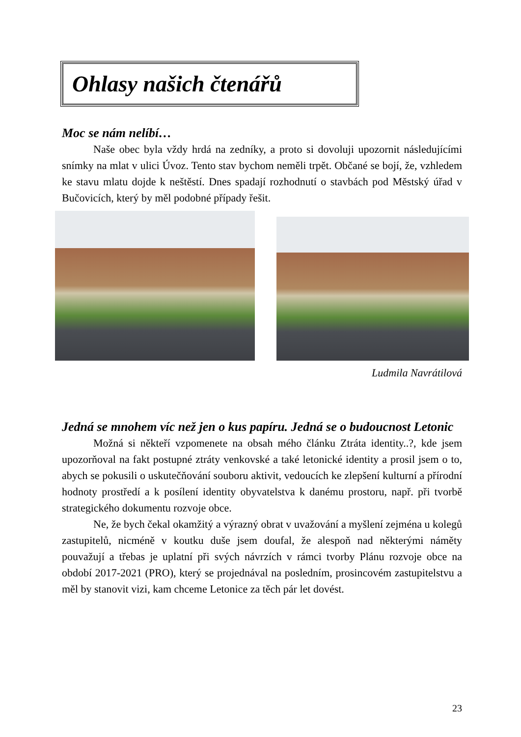Ohlasy našich čtenářů
Moc se nám nelíbí…
Naše obec byla vždy hrdá na zedníky, a proto si dovoluji upozornit následujícími snímky na mlat v ulici Úvoz. Tento stav bychom neměli trpět. Občané se bojí, že, vzhledem ke stavu mlatu dojde k neštěstí. Dnes spadají rozhodnutí o stavbách pod Městský úřad v Bučovicích, který by měl podobné případy řešit.
Ludmila Navrátilová
Jedná se mnohem víc než jen o kus papíru. Jedná se o budoucnost Letonic
Možná si někteří vzpomenete na obsah mého článku Ztráta identity..?, kde jsem upozorňoval na fakt postupné ztráty venkovské a také letonické identity a prosil jsem o to, abych se pokusili o uskutečňování souboru aktivit, vedoucích ke zlepšení kulturní a přírodní hodnoty prostředí a k posílení identity obyvatelstva k danému prostoru, např. při tvorbě strategického dokumentu rozvoje obce.
Ne, že bych čekal okamžitý a výrazný obrat v uvažování a myšlení zejména u kolegů zastupitelů, nicméně v koutku duše jsem doufal, že alespoň nad některými náměty pouvažují a třebas je uplatní při svých návrzích v rámci tvorby Plánu rozvoje obce na období 2017-2021 (PRO), který se projednával na posledním, prosincovém zastupitelstvu a měl by stanovit vizi, kam chceme Letonice za těch pár let dovést.
23